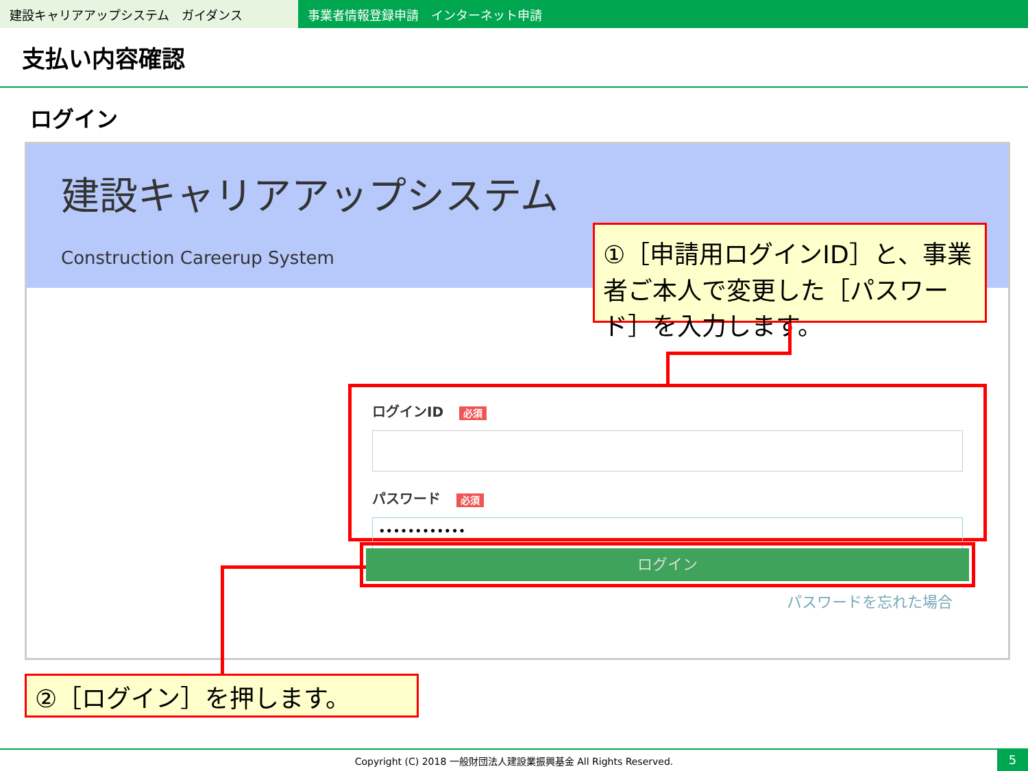建設キャリアアップシステム　ガイダンス 事業者情報登録申請　インターネット申請
支払い内容確認
ログイン
建設キャリアアップシステム
Construction Careerup System
①［申請用ログインID］と、事業者ご本人で変更した［パスワード］を入力します。
ログインID 必須
パスワード 必須
••••••••••••
ログイン
パスワードを忘れた場合
②［ログイン］を押します。
Copyright (C) 2018 一般財団法人建設業振興基金 All Rights Reserved. 5